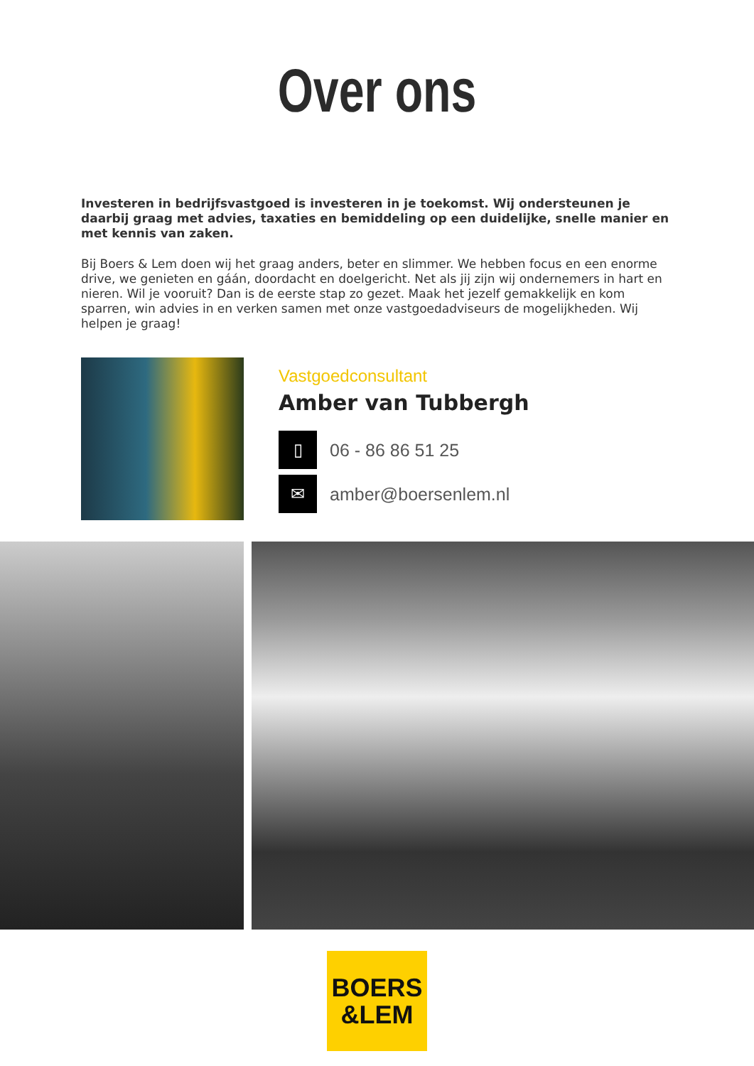Over ons
Investeren in bedrijfsvastgoed is investeren in je toekomst. Wij ondersteunen je daarbij graag met advies, taxaties en bemiddeling op een duidelijke, snelle manier en met kennis van zaken.
Bij Boers & Lem doen wij het graag anders, beter en slimmer. We hebben focus en een enorme drive, we genieten en gáán, doordacht en doelgericht. Net als jij zijn wij ondernemers in hart en nieren. Wil je vooruit? Dan is de eerste stap zo gezet. Maak het jezelf gemakkelijk en kom sparren, win advies in en verken samen met onze vastgoedadviseurs de mogelijkheden. Wij helpen je graag!
Vastgoedconsultant
Amber van Tubbergh
▯
06 - 86 86 51 25
✉
amber@boersenlem.nl
BOERS
&LEM